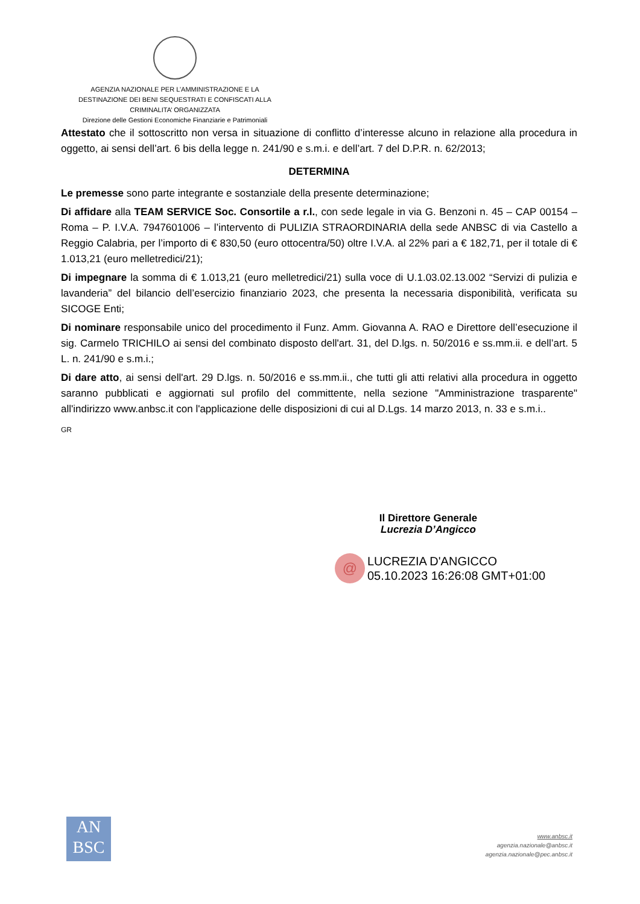AGENZIA NAZIONALE PER L’AMMINISTRAZIONE E LA
DESTINAZIONE DEI BENI SEQUESTRATI E CONFISCATI ALLA
CRIMINALITA’ ORGANIZZATA
Direzione delle Gestioni Economiche Finanziarie e Patrimoniali
Attestato che il sottoscritto non versa in situazione di conflitto d’interesse alcuno in relazione alla procedura in oggetto, ai sensi dell’art. 6 bis della legge n. 241/90 e s.m.i. e dell’art. 7 del D.P.R. n. 62/2013;
DETERMINA
Le premesse sono parte integrante e sostanziale della presente determinazione;
Di affidare alla TEAM SERVICE Soc. Consortile a r.l., con sede legale in via G. Benzoni n. 45 – CAP 00154 – Roma – P. I.V.A. 7947601006 – l’intervento di PULIZIA STRAORDINARIA della sede ANBSC di via Castello a Reggio Calabria, per l’importo di € 830,50 (euro ottocentra/50) oltre I.V.A. al 22% pari a € 182,71, per il totale di € 1.013,21 (euro melletredici/21);
Di impegnare la somma di € 1.013,21 (euro melletredici/21) sulla voce di U.1.03.02.13.002 “Servizi di pulizia e lavanderia” del bilancio dell’esercizio finanziario 2023, che presenta la necessaria disponibilità, verificata su SICOGE Enti;
Di nominare responsabile unico del procedimento il Funz. Amm. Giovanna A. RAO e Direttore dell’esecuzione il sig. Carmelo TRICHILO ai sensi del combinato disposto dell'art. 31, del D.lgs. n. 50/2016 e ss.mm.ii. e dell’art. 5 L. n. 241/90 e s.m.i.;
Di dare atto, ai sensi dell'art. 29 D.lgs. n. 50/2016 e ss.mm.ii., che tutti gli atti relativi alla procedura in oggetto saranno pubblicati e aggiornati sul profilo del committente, nella sezione "Amministrazione trasparente" all'indirizzo www.anbsc.it con l'applicazione delle disposizioni di cui al D.Lgs. 14 marzo 2013, n. 33 e s.m.i..
GR
Il Direttore Generale
Lucrezia D’Angicco
@
LUCREZIA D'ANGICCO
05.10.2023 16:26:08 GMT+01:00
AN
BSC
www.anbsc.it
agenzia.nazionale@anbsc.it
agenzia.nazionale@pec.anbsc.it